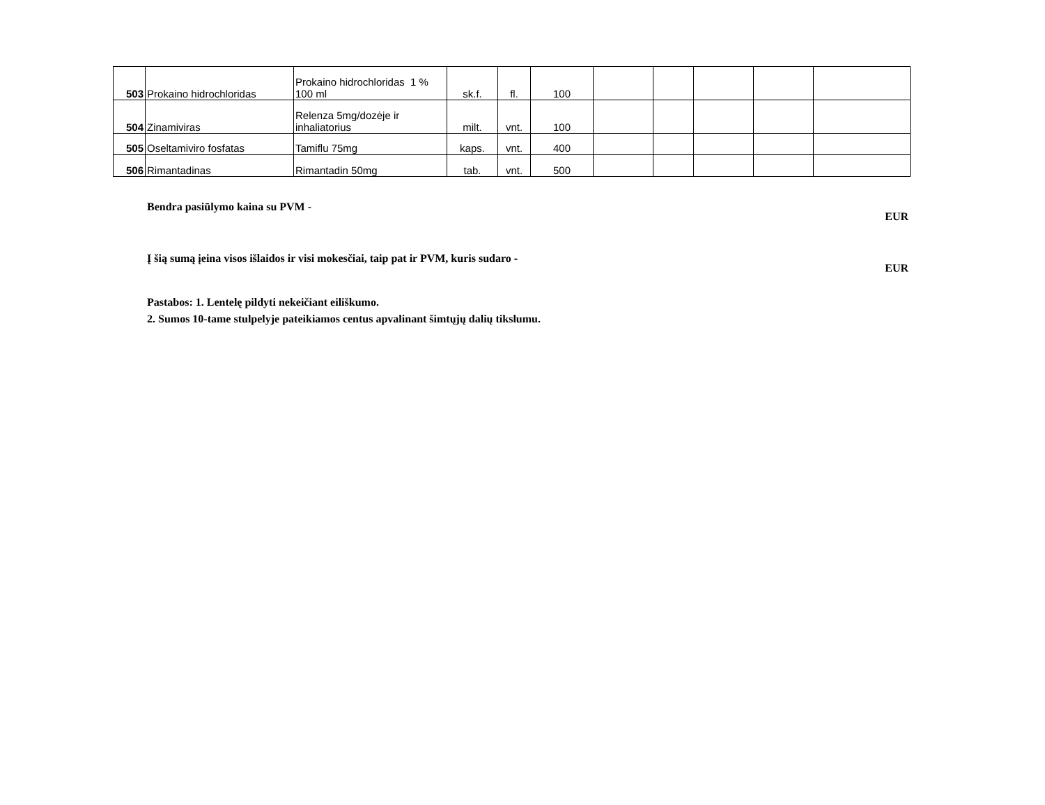| 503 | Prokaino hidrochloridas | Prokaino hidrochloridas 1 % 100 ml | sk.f. | fl. | 100 | | | | | |
| 504 | Zinamiviras | Relenza 5mg/dozėje ir inhaliatorius | milt. | vnt. | 100 | | | | | |
| 505 | Oseltamiviro fosfatas | Tamiflu 75mg | kaps. | vnt. | 400 | | | | | |
| 506 | Rimantadinas | Rimantadin 50mg | tab. | vnt. | 500 | | | | | |
Bendra pasiūlymo kaina su PVM - EUR
Į šią sumą įeina visos išlaidos ir visi mokesčiai, taip pat ir PVM, kuris sudaro - EUR
Pastabos: 1. Lentelę pildyti nekeičiant eiliškumo.
2. Sumos 10-tame stulpelyje pateikiamos centus apvalinant šimtųjų dalių tikslumu.